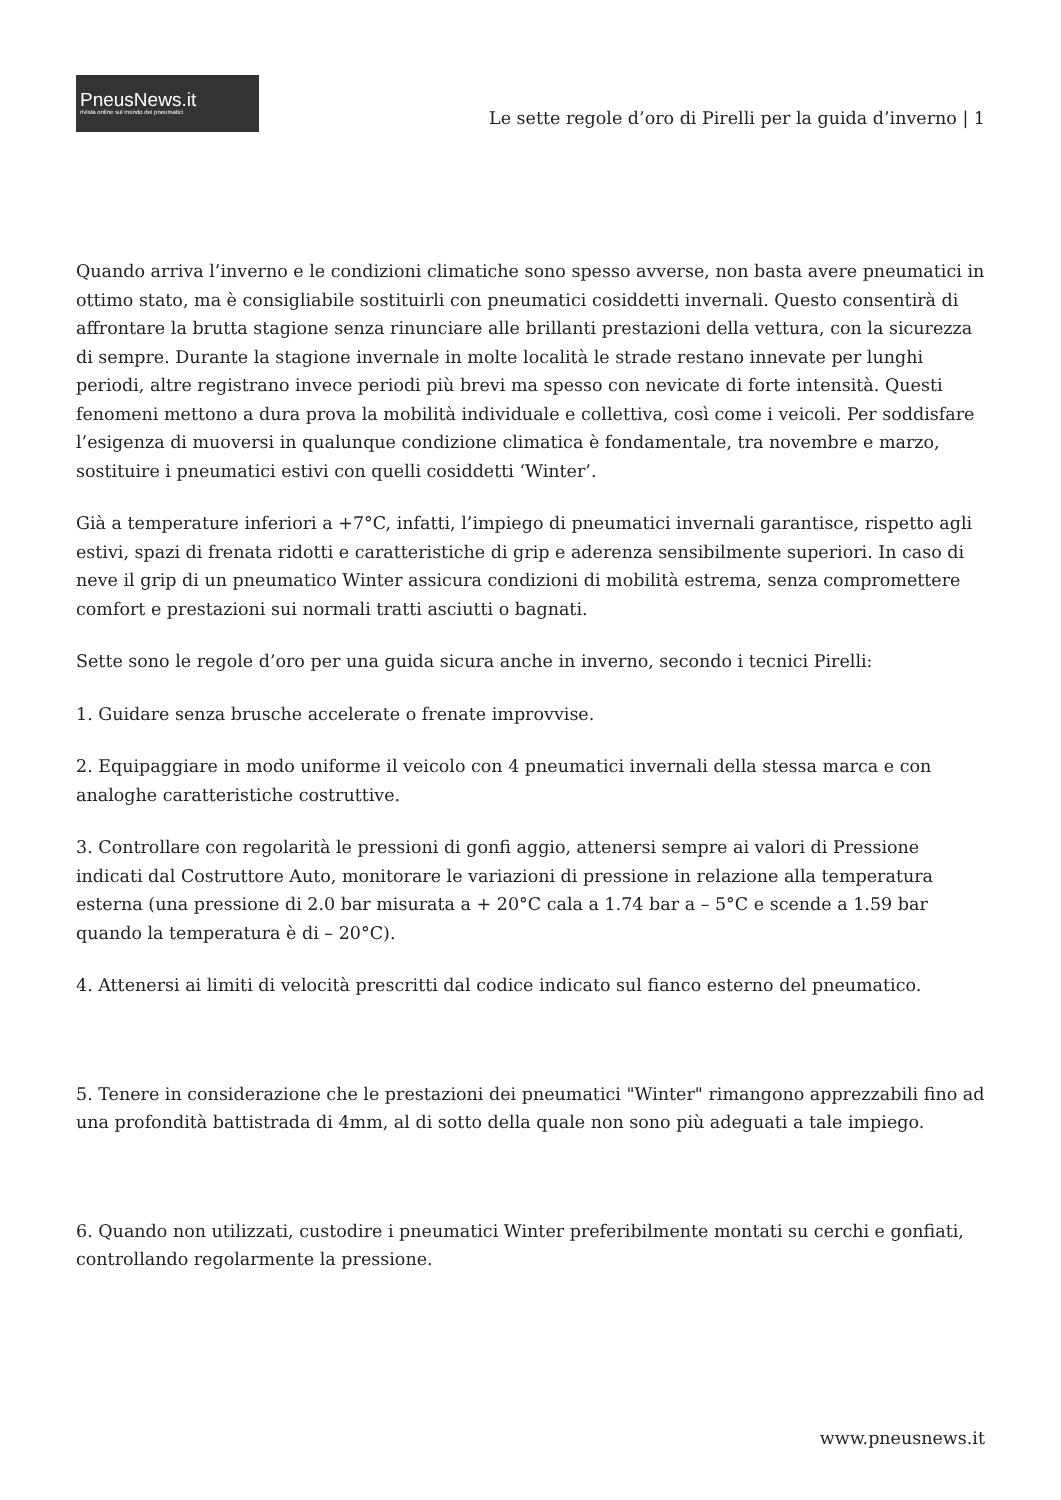PneusNews.it
rivista online sul mondo dei pneumatici
Le sette regole d’oro di Pirelli per la guida d’inverno | 1
Quando arriva l’inverno e le condizioni climatiche sono spesso avverse, non basta avere pneumatici in ottimo stato, ma è consigliabile sostituirli con pneumatici cosiddetti invernali. Questo consentirà di affrontare la brutta stagione senza rinunciare alle brillanti prestazioni della vettura, con la sicurezza di sempre. Durante la stagione invernale in molte località le strade restano innevate per lunghi periodi, altre registrano invece periodi più brevi ma spesso con nevicate di forte intensità. Questi fenomeni mettono a dura prova la mobilità individuale e collettiva, così come i veicoli. Per soddisfare l’esigenza di muoversi in qualunque condizione climatica è fondamentale, tra novembre e marzo, sostituire i pneumatici estivi con quelli cosiddetti ‘Winter’.
Già a temperature inferiori a +7°C, infatti, l’impiego di pneumatici invernali garantisce, rispetto agli estivi, spazi di frenata ridotti e caratteristiche di grip e aderenza sensibilmente superiori. In caso di neve il grip di un pneumatico Winter assicura condizioni di mobilità estrema, senza compromettere comfort e prestazioni sui normali tratti asciutti o bagnati.
Sette sono le regole d’oro per una guida sicura anche in inverno, secondo i tecnici Pirelli:
1. Guidare senza brusche accelerate o frenate improvvise.
2. Equipaggiare in modo uniforme il veicolo con 4 pneumatici invernali della stessa marca e con analoghe caratteristiche costruttive.
3. Controllare con regolarità le pressioni di gonfi aggio, attenersi sempre ai valori di Pressione indicati dal Costruttore Auto, monitorare le variazioni di pressione in relazione alla temperatura esterna (una pressione di 2.0 bar misurata a + 20°C cala a 1.74 bar a – 5°C e scende a 1.59 bar quando la temperatura è di – 20°C).
4. Attenersi ai limiti di velocità prescritti dal codice indicato sul fianco esterno del pneumatico.
5. Tenere in considerazione che le prestazioni dei pneumatici "Winter" rimangono apprezzabili fino ad una profondità battistrada di 4mm, al di sotto della quale non sono più adeguati a tale impiego.
6. Quando non utilizzati, custodire i pneumatici Winter preferibilmente montati su cerchi e gonfiati, controllando regolarmente la pressione.
www.pneusnews.it